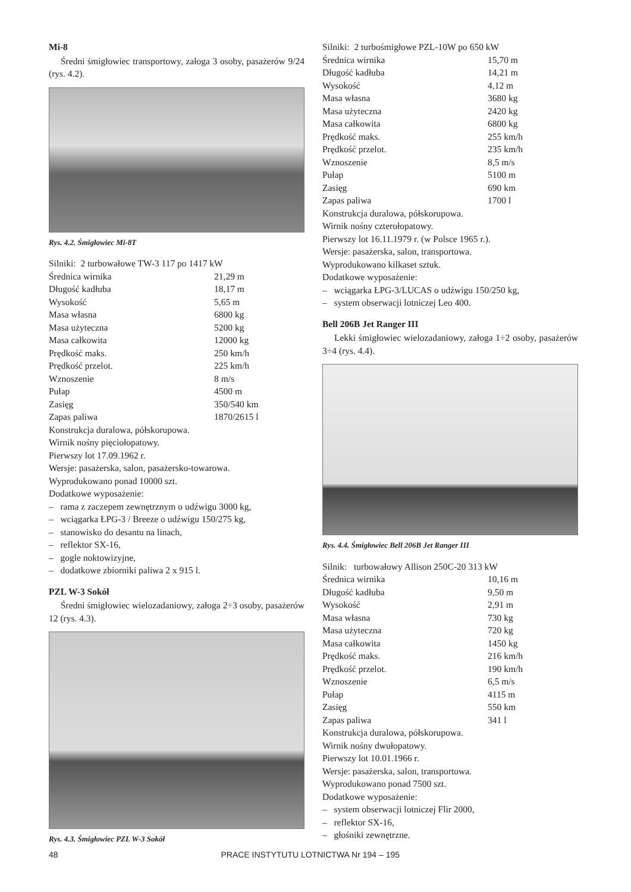Mi-8
Średni śmigłowiec transportowy, załoga 3 osoby, pasażerów 9/24 (rys. 4.2).
Rys. 4.2. Śmigłowiec Mi-8T
| Silniki: 2 turbowałowe TW-3 117 po 1417 kW | |
| Średnica wirnika | 21,29 m |
| Długość kadłuba | 18,17 m |
| Wysokość | 5,65 m |
| Masa własna | 6800 kg |
| Masa użyteczna | 5200 kg |
| Masa całkowita | 12000 kg |
| Prędkość maks. | 250 km/h |
| Prędkość przelot. | 225 km/h |
| Wznoszenie | 8 m/s |
| Pułap | 4500 m |
| Zasięg | 350/540 km |
| Zapas paliwa | 1870/2615 l |
Konstrukcja duralowa, półskorupowa.
Wirnik nośny pięciołopatowy.
Pierwszy lot 17.09.1962 r.
Wersje: pasażerska, salon, pasażersko-towarowa.
Wyprodukowano ponad 10000 szt.
Dodatkowe wyposażenie:
– rama z zaczepem zewnętrznym o udźwigu 3000 kg,
– wciągarka ŁPG-3 / Breeze o udźwigu 150/275 kg,
– stanowisko do desantu na linach,
– reflektor SX-16,
– gogle noktowizyjne,
– dodatkowe zbiorniki paliwa 2 x 915 l.
PZL W-3 Sokół
Średni śmigłowiec wielozadaniowy, załoga 2÷3 osoby, pasażerów 12 (rys. 4.3).
Rys. 4.3. Śmigłowiec PZL W-3 Sokół
| Silniki: 2 turbośmigłowe PZL-10W po 650 kW | |
| Średnica wirnika | 15,70 m |
| Długość kadłuba | 14,21 m |
| Wysokość | 4,12 m |
| Masa własna | 3680 kg |
| Masa użyteczna | 2420 kg |
| Masa całkowita | 6800 kg |
| Prędkość maks. | 255 km/h |
| Prędkość przelot. | 235 km/h |
| Wznoszenie | 8,5 m/s |
| Pułap | 5100 m |
| Zasięg | 690 km |
| Zapas paliwa | 1700 l |
Konstrukcja duralowa, półskorupowa.
Wirnik nośny czterołopatowy.
Pierwszy lot 16.11.1979 r. (w Polsce 1965 r.).
Wersje: pasażerska, salon, transportowa.
Wyprodukowano kilkaset sztuk.
Dodatkowe wyposażenie:
– wciągarka ŁPG-3/LUCAS o udźwigu 150/250 kg,
– system obserwacji lotniczej Leo 400.
Bell 206B Jet Ranger III
Lekki śmigłowiec wielozadaniowy, załoga 1÷2 osoby, pasażerów 3÷4 (rys. 4.4).
Rys. 4.4. Śmigłowiec Bell 206B Jet Ranger III
| Silnik: turbowałowy Allison 250C-20 313 kW | |
| Średnica wirnika | 10,16 m |
| Długość kadłuba | 9,50 m |
| Wysokość | 2,91 m |
| Masa własna | 730 kg |
| Masa użyteczna | 720 kg |
| Masa całkowita | 1450 kg |
| Prędkość maks. | 216 km/h |
| Prędkość przelot. | 190 km/h |
| Wznoszenie | 6,5 m/s |
| Pułap | 4115 m |
| Zasięg | 550 km |
| Zapas paliwa | 341 l |
Konstrukcja duralowa, półskorupowa.
Wirnik nośny dwułopatowy.
Pierwszy lot 10.01.1966 r.
Wersje: pasażerska, salon, transportowa.
Wyprodukowano ponad 7500 szt.
Dodatkowe wyposażenie:
– system obserwacji lotniczej Flir 2000,
– reflektor SX-16,
– głośniki zewnętrzne.
48 PRACE INSTYTUTU LOTNICTWA Nr 194 – 195